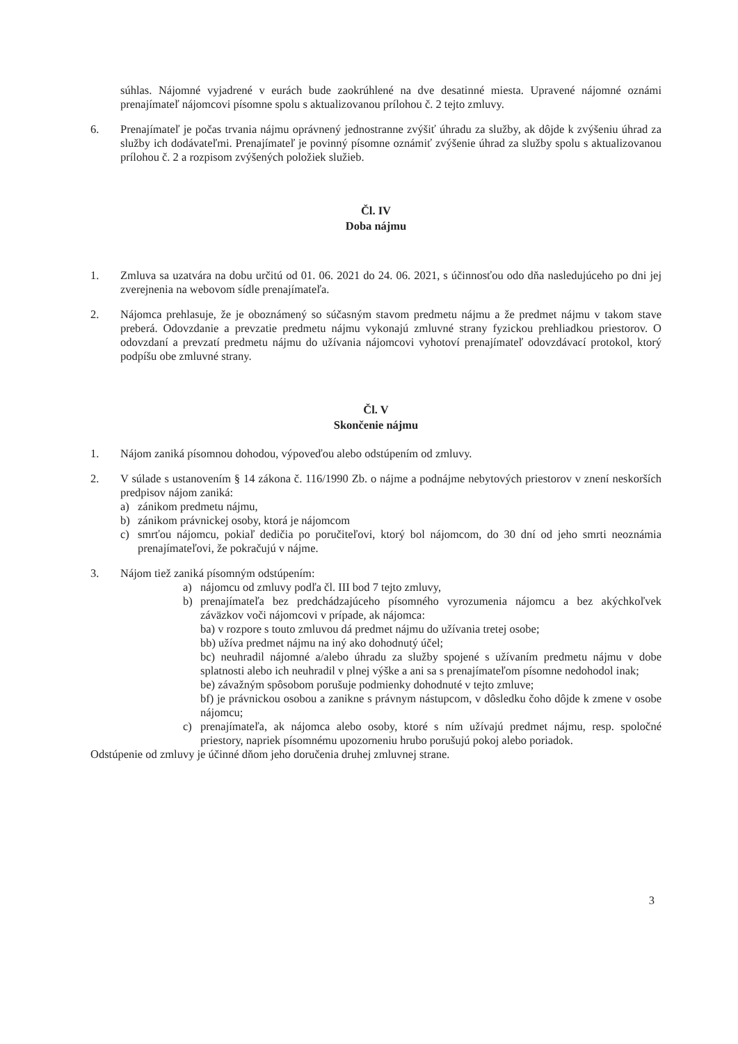súhlas. Nájomné vyjadrené v eurách bude zaokrúhlené na dve desatinné miesta. Upravené nájomné oznámi prenajímateľ nájomcovi písomne spolu s aktualizovanou prílohou č. 2 tejto zmluvy.
6. Prenajímateľ je počas trvania nájmu oprávnený jednostranne zvýšiť úhradu za služby, ak dôjde k zvýšeniu úhrad za služby ich dodávateľmi. Prenajímateľ je povinný písomne oznámiť zvýšenie úhrad za služby spolu s aktualizovanou prílohou č. 2 a rozpisom zvýšených položiek služieb.
Čl. IV
Doba nájmu
1. Zmluva sa uzatvára na dobu určitú od 01. 06. 2021 do 24. 06. 2021, s účinnosťou odo dňa nasledujúceho po dni jej zverejnenia na webovom sídle prenajímateľa.
2. Nájomca prehlasuje, že je oboznámený so súčasným stavom predmetu nájmu a že predmet nájmu v takom stave preberá. Odovzdanie a prevzatie predmetu nájmu vykonajú zmluvné strany fyzickou prehliadkou priestorov. O odovzdaní a prevzatí predmetu nájmu do užívania nájomcovi vyhotoví prenajímateľ odovzdávací protokol, ktorý podpíšu obe zmluvné strany.
Čl. V
Skončenie nájmu
1. Nájom zaniká písomnou dohodou, výpoveďou alebo odstúpením od zmluvy.
2. V súlade s ustanovením § 14 zákona č. 116/1990 Zb. o nájme a podnájme nebytových priestorov v znení neskorších predpisov nájom zaniká:
a) zánikom predmetu nájmu,
b) zánikom právnickej osoby, ktorá je nájomcom
c) smrťou nájomcu, pokiaľ dedičia po poručiteľovi, ktorý bol nájomcom, do 30 dní od jeho smrti neoznámia prenajímateľovi, že pokračujú v nájme.
3. Nájom tiež zaniká písomným odstúpením:
a) nájomcu od zmluvy podľa čl. III bod 7 tejto zmluvy,
b) prenajímateľa bez predchádzajúceho písomného vyrozumenia nájomcu a bez akýchkoľvek záväzkov voči nájomcovi v prípade, ak nájomca:
ba) v rozpore s touto zmluvou dá predmet nájmu do užívania tretej osobe;
bb) užíva predmet nájmu na iný ako dohodnutý účel;
bc) neuhradil nájomné a/alebo úhradu za služby spojené s užívaním predmetu nájmu v dobe splatnosti alebo ich neuhradil v plnej výške a ani sa s prenajímateľom písomne nedohodol inak;
be) závažným spôsobom porušuje podmienky dohodnuté v tejto zmluve;
bf) je právnickou osobou a zanikne s právnym nástupcom, v dôsledku čoho dôjde k zmene v osobe nájomcu;
c) prenajímateľa, ak nájomca alebo osoby, ktoré s ním užívajú predmet nájmu, resp. spoločné priestory, napriek písomnému upozorneniu hrubo porušujú pokoj alebo poriadok.
Odstúpenie od zmluvy je účinné dňom jeho doručenia druhej zmluvnej strane.
3